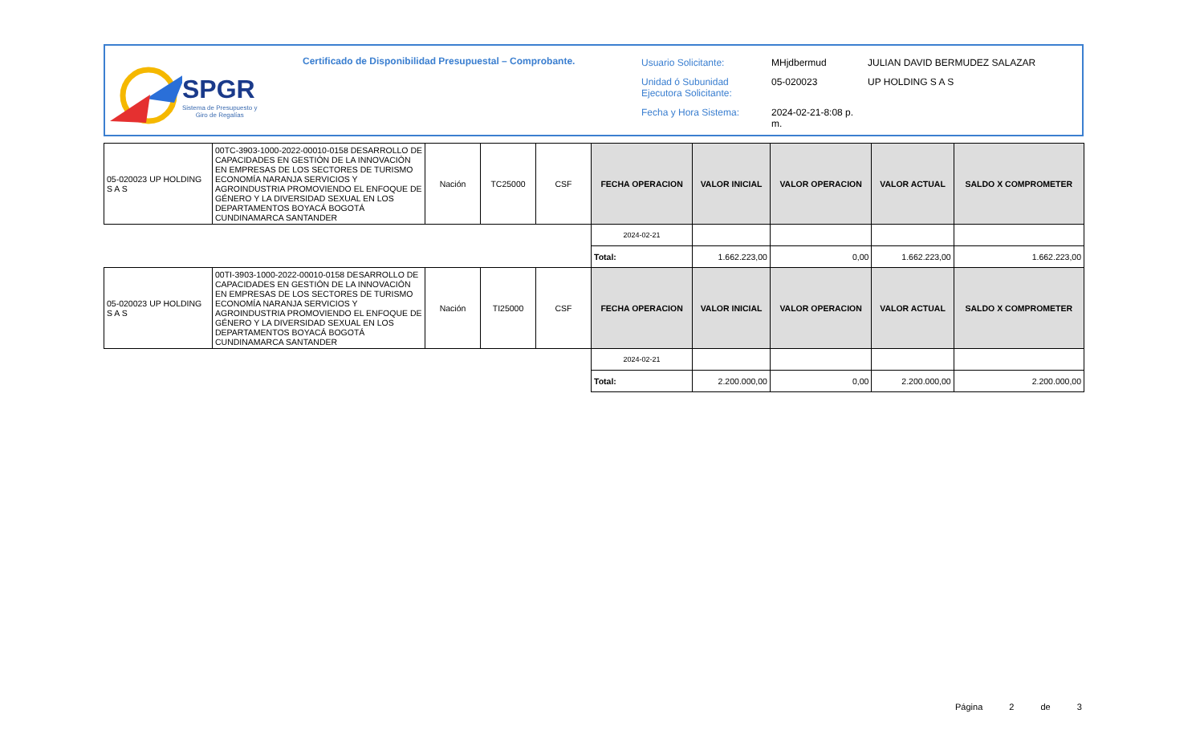SPGR
Sistema de Presupuesto y
Giro de Regalías
Certificado de Disponibilidad Presupuestal – Comprobante.
| Usuario Solicitante: | MHjdbermud | JULIAN DAVID BERMUDEZ SALAZAR |
| Unidad ó Subunidad Ejecutora Solicitante: | 05-020023 | UP HOLDING S A S |
| Fecha y Hora Sistema: | 2024-02-21-8:08 p. m. | |
| 05-020023 UP HOLDING S A S | 00TC-3903-1000-2022-00010-0158 DESARROLLO DE CAPACIDADES EN GESTIÓN DE LA INNOVACIÓN EN EMPRESAS DE LOS SECTORES DE TURISMO ECONOMÍA NARANJA SERVICIOS Y AGROINDUSTRIA PROMOVIENDO EL ENFOQUE DE GÉNERO Y LA DIVERSIDAD SEXUAL EN LOS DEPARTAMENTOS BOYACÁ BOGOTÁ CUNDINAMARCA SANTANDER | Nación | TC25000 | CSF | FECHA OPERACION | VALOR INICIAL | VALOR OPERACION | VALOR ACTUAL | SALDO X COMPROMETER |
| | | | | | 2024-02-21 | | | | |
| | | | | | Total: | 1.662.223,00 | 0,00 | 1.662.223,00 | 1.662.223,00 |
| 05-020023 UP HOLDING S A S | 00TI-3903-1000-2022-00010-0158 DESARROLLO DE CAPACIDADES EN GESTIÓN DE LA INNOVACIÓN EN EMPRESAS DE LOS SECTORES DE TURISMO ECONOMÍA NARANJA SERVICIOS Y AGROINDUSTRIA PROMOVIENDO EL ENFOQUE DE GÉNERO Y LA DIVERSIDAD SEXUAL EN LOS DEPARTAMENTOS BOYACÁ BOGOTÁ CUNDINAMARCA SANTANDER | Nación | TI25000 | CSF | FECHA OPERACION | VALOR INICIAL | VALOR OPERACION | VALOR ACTUAL | SALDO X COMPROMETER |
| | | | | | 2024-02-21 | | | | |
| | | | | | Total: | 2.200.000,00 | 0,00 | 2.200.000,00 | 2.200.000,00 |
Página 2 de 3